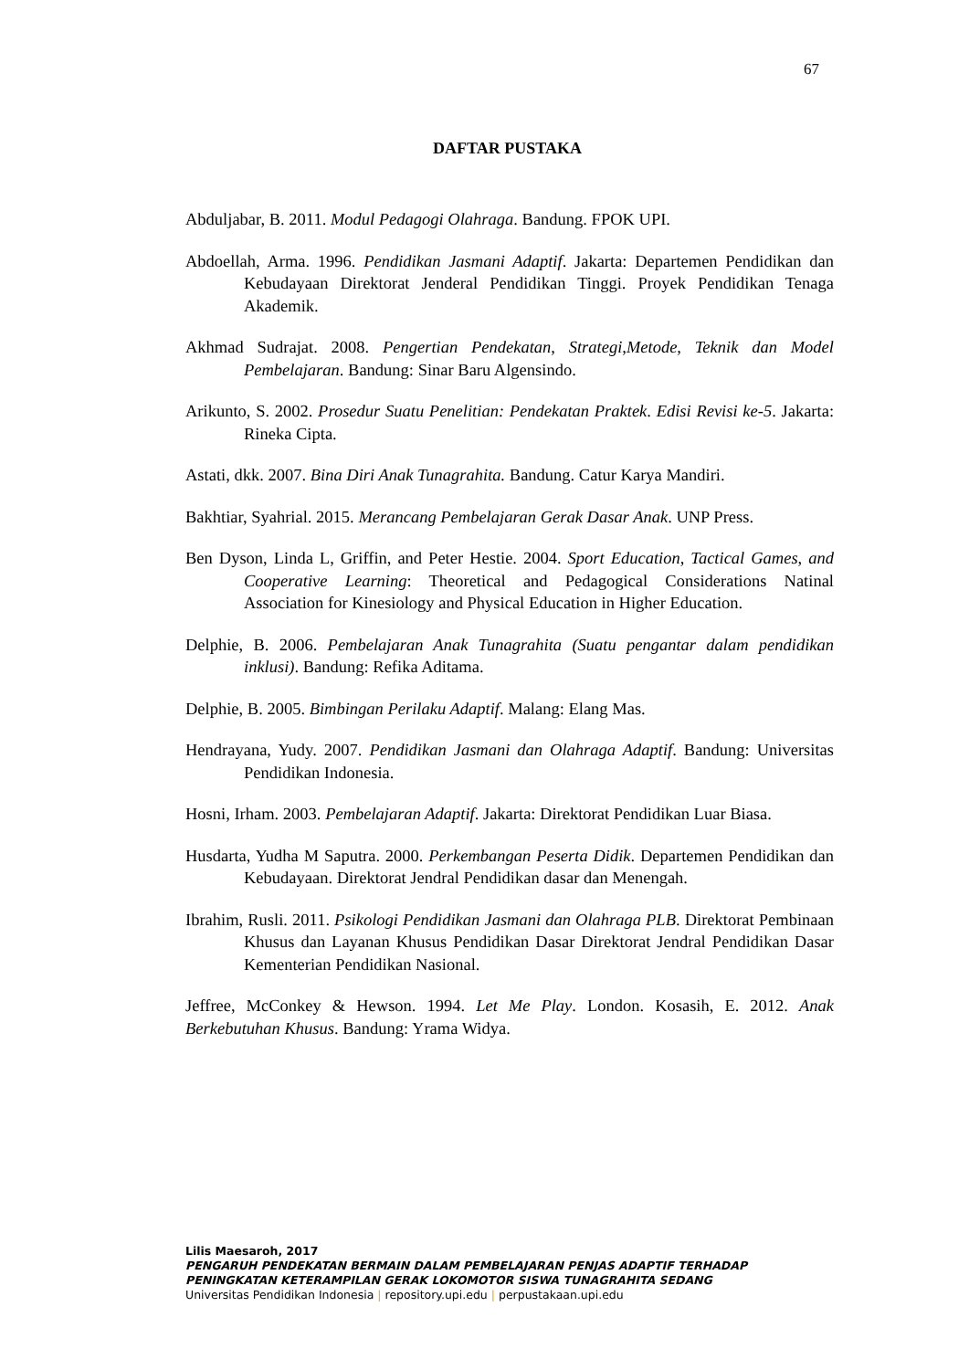67
DAFTAR PUSTAKA
Abduljabar, B. 2011. Modul Pedagogi Olahraga. Bandung. FPOK UPI.
Abdoellah, Arma. 1996. Pendidikan Jasmani Adaptif. Jakarta: Departemen Pendidikan dan Kebudayaan Direktorat Jenderal Pendidikan Tinggi. Proyek Pendidikan Tenaga Akademik.
Akhmad Sudrajat. 2008. Pengertian Pendekatan, Strategi,Metode, Teknik dan Model Pembelajaran. Bandung: Sinar Baru Algensindo.
Arikunto, S. 2002. Prosedur Suatu Penelitian: Pendekatan Praktek. Edisi Revisi ke-5. Jakarta: Rineka Cipta.
Astati, dkk. 2007. Bina Diri Anak Tunagrahita. Bandung. Catur Karya Mandiri.
Bakhtiar, Syahrial. 2015. Merancang Pembelajaran Gerak Dasar Anak. UNP Press.
Ben Dyson, Linda L, Griffin, and Peter Hestie. 2004. Sport Education, Tactical Games, and Cooperative Learning: Theoretical and Pedagogical Considerations Natinal Association for Kinesiology and Physical Education in Higher Education.
Delphie, B. 2006. Pembelajaran Anak Tunagrahita (Suatu pengantar dalam pendidikan inklusi). Bandung: Refika Aditama.
Delphie, B. 2005. Bimbingan Perilaku Adaptif. Malang: Elang Mas.
Hendrayana, Yudy. 2007. Pendidikan Jasmani dan Olahraga Adaptif. Bandung: Universitas Pendidikan Indonesia.
Hosni, Irham. 2003. Pembelajaran Adaptif. Jakarta: Direktorat Pendidikan Luar Biasa.
Husdarta, Yudha M Saputra. 2000. Perkembangan Peserta Didik. Departemen Pendidikan dan Kebudayaan. Direktorat Jendral Pendidikan dasar dan Menengah.
Ibrahim, Rusli. 2011. Psikologi Pendidikan Jasmani dan Olahraga PLB. Direktorat Pembinaan Khusus dan Layanan Khusus Pendidikan Dasar Direktorat Jendral Pendidikan Dasar Kementerian Pendidikan Nasional.
Jeffree, McConkey & Hewson. 1994. Let Me Play. London. Kosasih, E. 2012. Anak Berkebutuhan Khusus. Bandung: Yrama Widya.
Lilis Maesaroh, 2017
PENGARUH PENDEKATAN BERMAIN DALAM PEMBELAJARAN PENJAS ADAPTIF TERHADAP
PENINGKATAN KETERAMPILAN GERAK LOKOMOTOR SISWA TUNAGRAHITA SEDANG
Universitas Pendidikan Indonesia | repository.upi.edu | perpustakaan.upi.edu